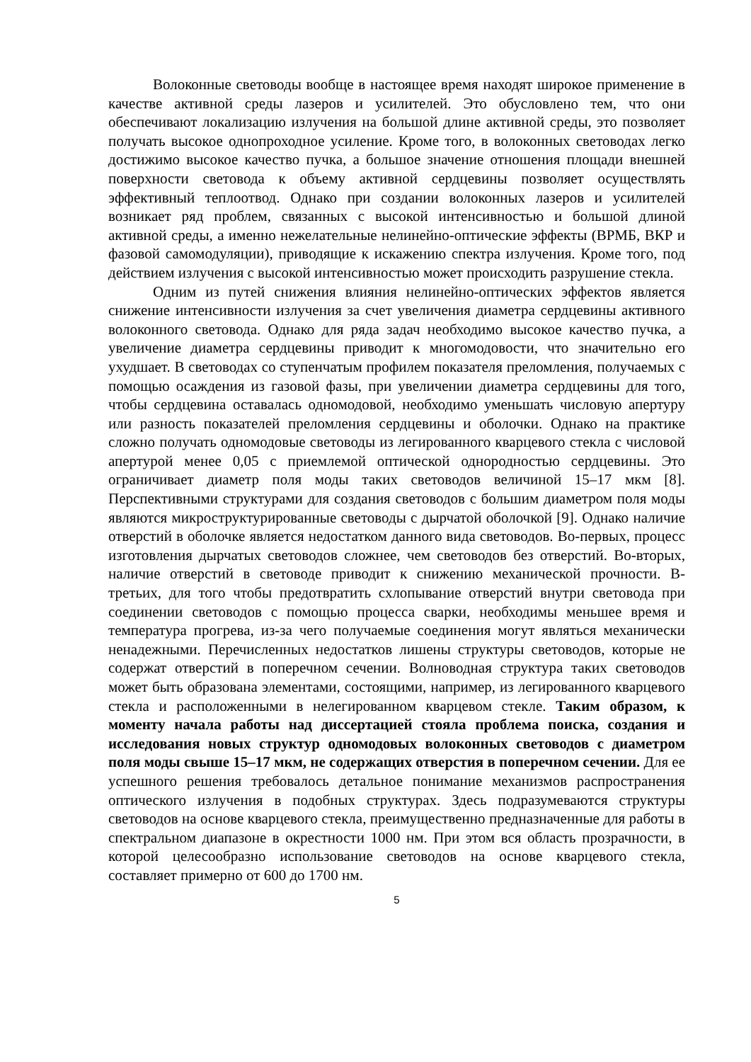Волоконные световоды вообще в настоящее время находят широкое применение в качестве активной среды лазеров и усилителей. Это обусловлено тем, что они обеспечивают локализацию излучения на большой длине активной среды, это позволяет получать высокое однопроходное усиление. Кроме того, в волоконных световодах легко достижимо высокое качество пучка, а большое значение отношения площади внешней поверхности световода к объему активной сердцевины позволяет осуществлять эффективный теплоотвод. Однако при создании волоконных лазеров и усилителей возникает ряд проблем, связанных с высокой интенсивностью и большой длиной активной среды, а именно нежелательные нелинейно-оптические эффекты (ВРМБ, ВКР и фазовой самомодуляции), приводящие к искажению спектра излучения. Кроме того, под действием излучения с высокой интенсивностью может происходить разрушение стекла.
Одним из путей снижения влияния нелинейно-оптических эффектов является снижение интенсивности излучения за счет увеличения диаметра сердцевины активного волоконного световода. Однако для ряда задач необходимо высокое качество пучка, а увеличение диаметра сердцевины приводит к многомодовости, что значительно его ухудшает. В световодах со ступенчатым профилем показателя преломления, получаемых с помощью осаждения из газовой фазы, при увеличении диаметра сердцевины для того, чтобы сердцевина оставалась одномодовой, необходимо уменьшать числовую апертуру или разность показателей преломления сердцевины и оболочки. Однако на практике сложно получать одномодовые световоды из легированного кварцевого стекла с числовой апертурой менее 0,05 с приемлемой оптической однородностью сердцевины. Это ограничивает диаметр поля моды таких световодов величиной 15–17 мкм [8]. Перспективными структурами для создания световодов с большим диаметром поля моды являются микроструктурированные световоды с дырчатой оболочкой [9]. Однако наличие отверстий в оболочке является недостатком данного вида световодов. Во-первых, процесс изготовления дырчатых световодов сложнее, чем световодов без отверстий. Во-вторых, наличие отверстий в световоде приводит к снижению механической прочности. В-третьих, для того чтобы предотвратить схлопывание отверстий внутри световода при соединении световодов с помощью процесса сварки, необходимы меньшее время и температура прогрева, из-за чего получаемые соединения могут являться механически ненадежными. Перечисленных недостатков лишены структуры световодов, которые не содержат отверстий в поперечном сечении. Волноводная структура таких световодов может быть образована элементами, состоящими, например, из легированного кварцевого стекла и расположенными в нелегированном кварцевом стекле. Таким образом, к моменту начала работы над диссертацией стояла проблема поиска, создания и исследования новых структур одномодовых волоконных световодов с диаметром поля моды свыше 15–17 мкм, не содержащих отверстия в поперечном сечении. Для ее успешного решения требовалось детальное понимание механизмов распространения оптического излучения в подобных структурах. Здесь подразумеваются структуры световодов на основе кварцевого стекла, преимущественно предназначенные для работы в спектральном диапазоне в окрестности 1000 нм. При этом вся область прозрачности, в которой целесообразно использование световодов на основе кварцевого стекла, составляет примерно от 600 до 1700 нм.
5